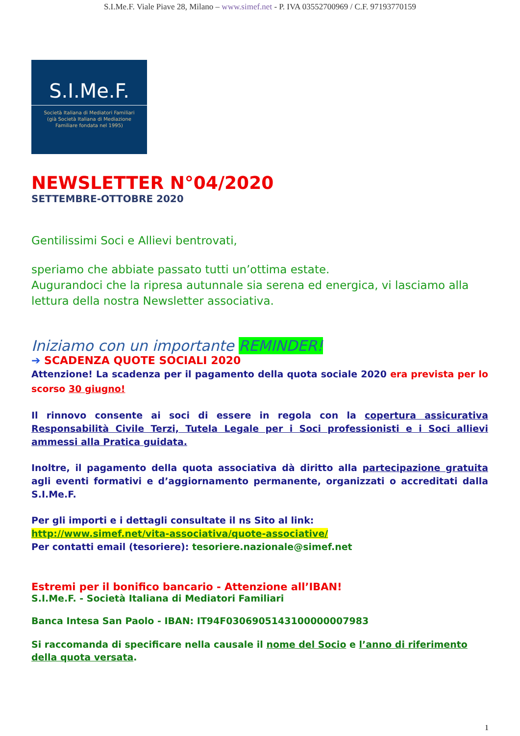S.I.Me.F. Viale Piave 28, Milano – www.simef.net - P. IVA 03552700969 / C.F. 97193770159
S.I.Me.F.
Società Italiana di Mediatori Familiari
(già Società Italiana di Mediazione
Familiare fondata nel 1995)
NEWSLETTER N°04/2020
SETTEMBRE-OTTOBRE 2020
Gentilissimi Soci e Allievi bentrovati,
speriamo che abbiate passato tutti un’ottima estate.
Augurandoci che la ripresa autunnale sia serena ed energica, vi lasciamo alla lettura della nostra Newsletter associativa.
Iniziamo con un importante REMINDER!
➔ SCADENZA QUOTE SOCIALI 2020
Attenzione! La scadenza per il pagamento della quota sociale 2020 era prevista per lo scorso 30 giugno!
Il rinnovo consente ai soci di essere in regola con la copertura assicurativa Responsabilità Civile Terzi, Tutela Legale per i Soci professionisti e i Soci allievi ammessi alla Pratica guidata.
Inoltre, il pagamento della quota associativa dà diritto alla partecipazione gratuita agli eventi formativi e d’aggiornamento permanente, organizzati o accreditati dalla S.I.Me.F.
Per gli importi e i dettagli consultate il ns Sito al link:
http://www.simef.net/vita-associativa/quote-associative/
Per contatti email (tesoriere): tesoriere.nazionale@simef.net
Estremi per il bonifico bancario - Attenzione all’IBAN!
S.I.Me.F. - Società Italiana di Mediatori Familiari
Banca Intesa San Paolo - IBAN: IT94F0306905143100000007983
Si raccomanda di specificare nella causale il nome del Socio e l’anno di riferimento della quota versata.
1